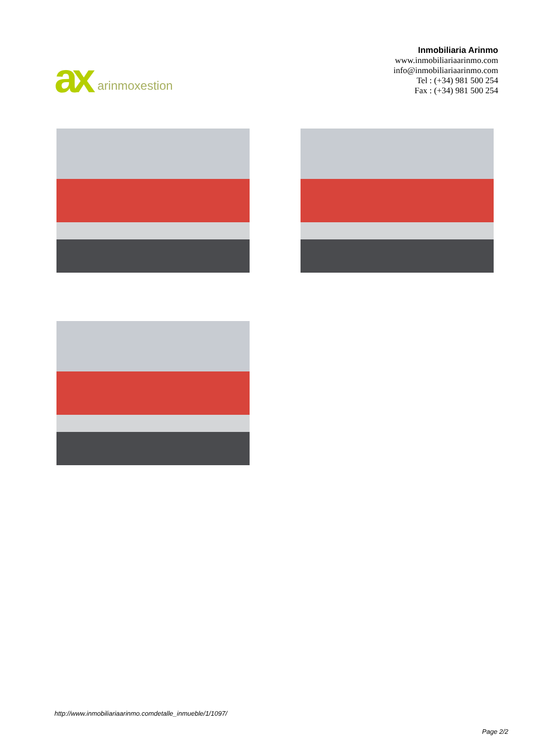ax arinmoxestion
Inmobiliaria Arinmo
www.inmobiliariaarinmo.com
info@inmobiliariaarinmo.com
Tel : (+34) 981 500 254
Fax : (+34) 981 500 254
http://www.inmobiliariaarinmo.comdetalle_inmueble/1/1097/
Page 2/2